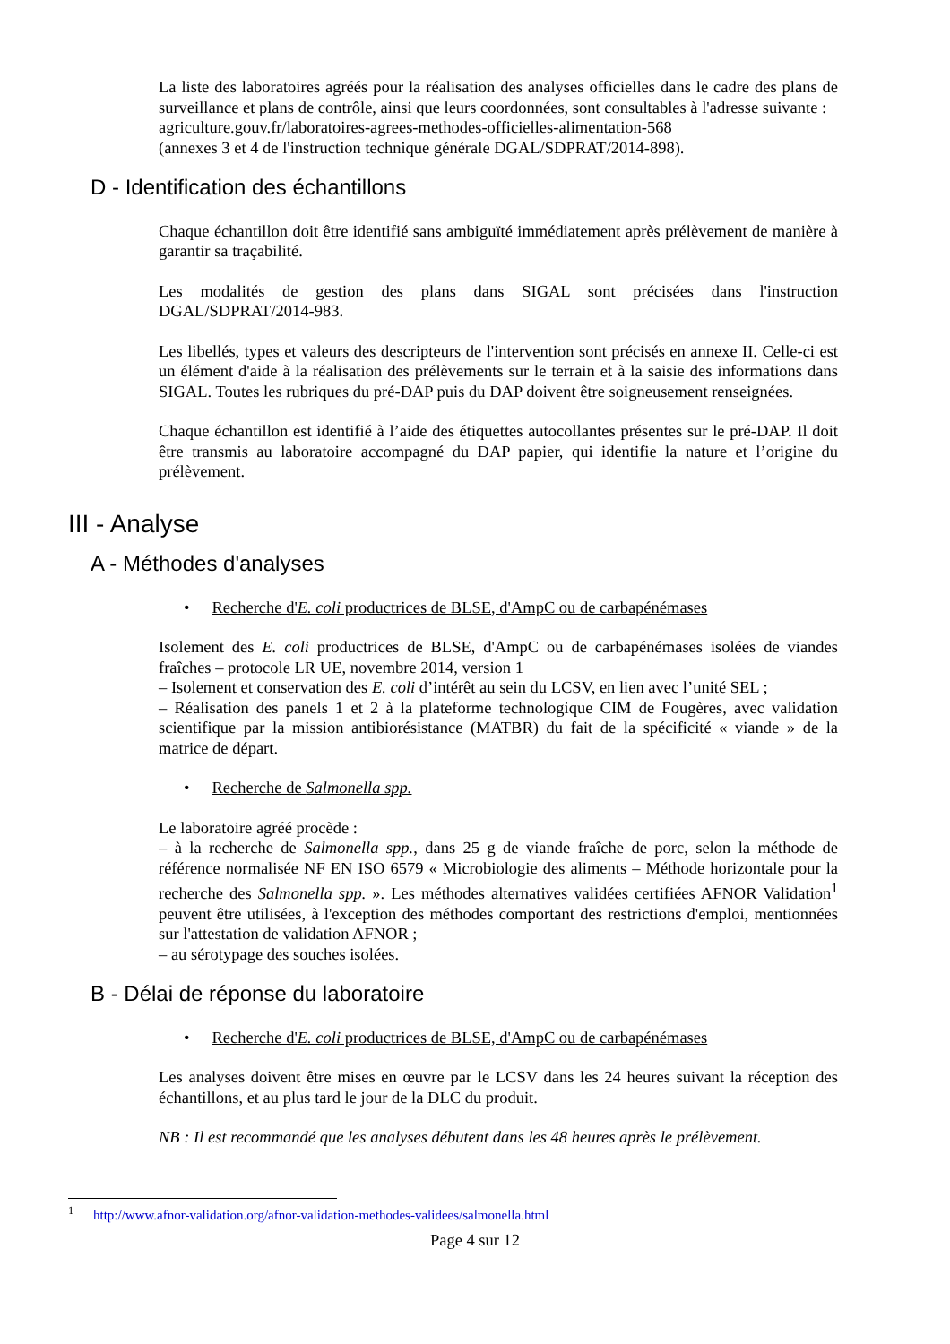La liste des laboratoires agréés pour la réalisation des analyses officielles dans le cadre des plans de surveillance et plans de contrôle, ainsi que leurs coordonnées, sont consultables à l'adresse suivante :
agriculture.gouv.fr/laboratoires-agrees-methodes-officielles-alimentation-568
(annexes 3 et 4 de l'instruction technique générale DGAL/SDPRAT/2014-898).
D - Identification des échantillons
Chaque échantillon doit être identifié sans ambiguïté immédiatement après prélèvement de manière à garantir sa traçabilité.
Les modalités de gestion des plans dans SIGAL sont précisées dans l'instruction DGAL/SDPRAT/2014-983.
Les libellés, types et valeurs des descripteurs de l'intervention sont précisés en annexe II. Celle-ci est un élément d'aide à la réalisation des prélèvements sur le terrain et à la saisie des informations dans SIGAL. Toutes les rubriques du pré-DAP puis du DAP doivent être soigneusement renseignées.
Chaque échantillon est identifié à l’aide des étiquettes autocollantes présentes sur le pré-DAP. Il doit être transmis au laboratoire accompagné du DAP papier, qui identifie la nature et l’origine du prélèvement.
III - Analyse
A - Méthodes d'analyses
• Recherche d'E. coli productrices de BLSE, d'AmpC ou de carbapénémases
Isolement des E. coli productrices de BLSE, d'AmpC ou de carbapénémases isolées de viandes fraîches – protocole LR UE, novembre 2014, version 1
– Isolement et conservation des E. coli d’intérêt au sein du LCSV, en lien avec l’unité SEL ;
– Réalisation des panels 1 et 2 à la plateforme technologique CIM de Fougères, avec validation scientifique par la mission antibiorésistance (MATBR) du fait de la spécificité « viande » de la matrice de départ.
• Recherche de Salmonella spp.
Le laboratoire agréé procède :
– à la recherche de Salmonella spp., dans 25 g de viande fraîche de porc, selon la méthode de référence normalisée NF EN ISO 6579 « Microbiologie des aliments – Méthode horizontale pour la recherche des Salmonella spp. ». Les méthodes alternatives validées certifiées AFNOR Validation<sup>1</sup> peuvent être utilisées, à l'exception des méthodes comportant des restrictions d'emploi, mentionnées sur l'attestation de validation AFNOR ;
– au sérotypage des souches isolées.
B - Délai de réponse du laboratoire
• Recherche d'E. coli productrices de BLSE, d'AmpC ou de carbapénémases
Les analyses doivent être mises en œuvre par le LCSV dans les 24 heures suivant la réception des échantillons, et au plus tard le jour de la DLC du produit.
NB : Il est recommandé que les analyses débutent dans les 48 heures après le prélèvement.
<sup>1</sup> http://www.afnor-validation.org/afnor-validation-methodes-validees/salmonella.html
Page 4 sur 12